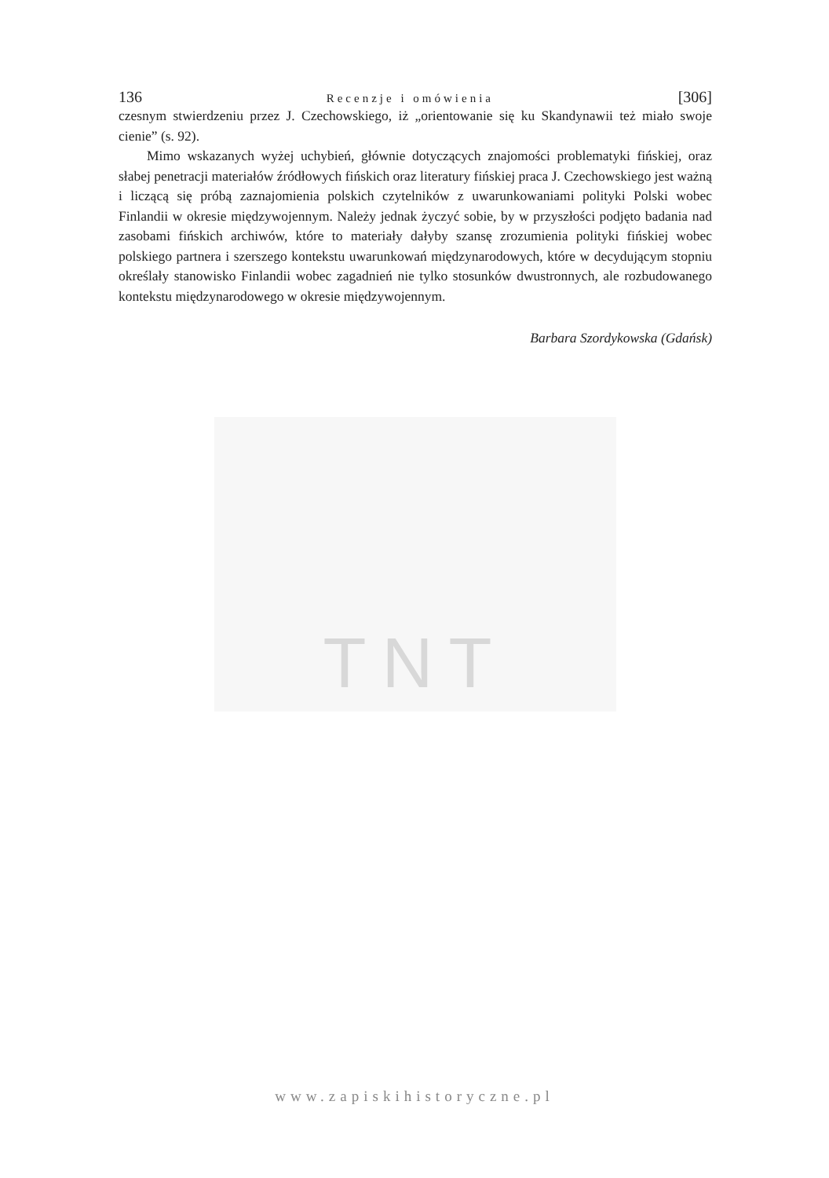136 Recenzje i omówienia [306]
czesnym stwierdzeniu przez J. Czechowskiego, iż „orientowanie się ku Skandynawii też miało swoje cienie” (s. 92).
Mimo wskazanych wyżej uchybień, głównie dotyczących znajomości problematyki fińskiej, oraz słabej penetracji materiałów źródłowych fińskich oraz literatury fińskiej praca J. Czechowskiego jest ważną i liczącą się próbą zaznajomienia polskich czytelników z uwarunkowaniami polityki Polski wobec Finlandii w okresie międzywojennym. Należy jednak życzyć sobie, by w przyszłości podjęto badania nad zasobami fińskich archiwów, które to materiały dałyby szansę zrozumienia polityki fińskiej wobec polskiego partnera i szerszego kontekstu uwarunkowań międzynarodowych, które w decydującym stopniu określały stanowisko Finlandii wobec zagadnień nie tylko stosunków dwustronnych, ale rozbudowanego kontekstu międzynarodowego w okresie międzywojennym.
Barbara Szordykowska (Gdańsk)
TNT
www.zapiskihistoryczne.pl